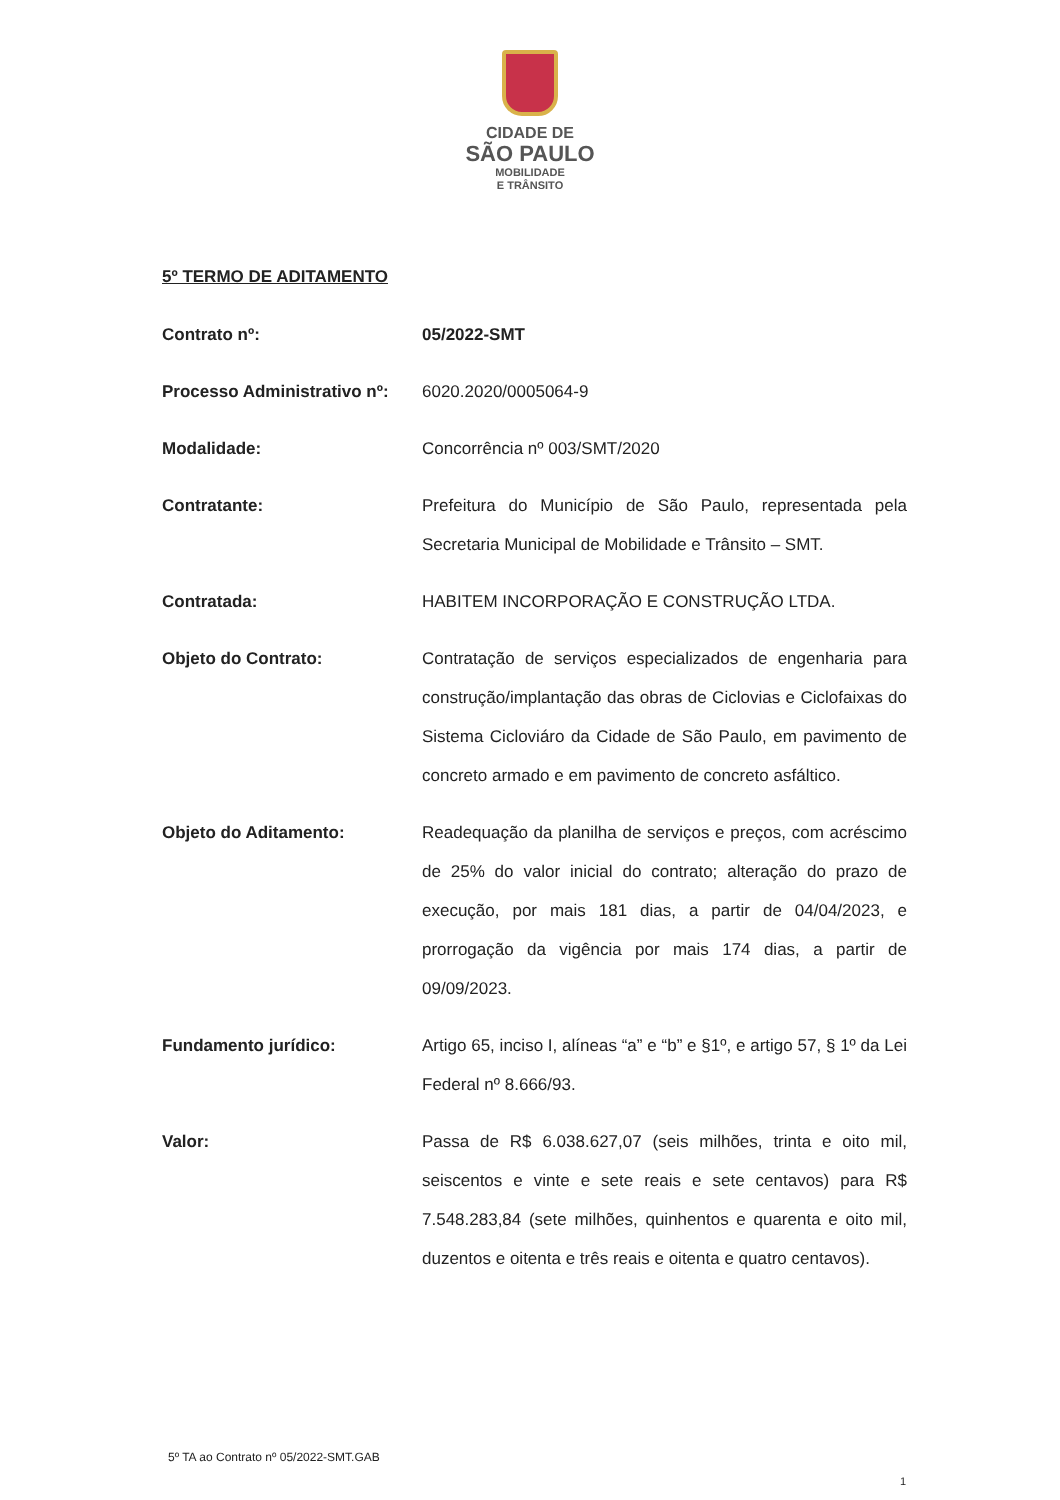CIDADE DE
SÃO PAULO
MOBILIDADE
E TRÂNSITO
5º TERMO DE ADITAMENTO
Contrato nº: 05/2022-SMT
Processo Administrativo nº:
6020.2020/0005064-9
Modalidade: Concorrência nº 003/SMT/2020
Contratante: Prefeitura do Município de São Paulo, representada pela Secretaria Municipal de Mobilidade e Trânsito – SMT.
Contratada: HABITEM INCORPORAÇÃO E CONSTRUÇÃO LTDA.
Objeto do Contrato: Contratação de serviços especializados de engenharia para construção/implantação das obras de Ciclovias e Ciclofaixas do Sistema Cicloviáro da Cidade de São Paulo, em pavimento de concreto armado e em pavimento de concreto asfáltico.
Objeto do Aditamento: Readequação da planilha de serviços e preços, com acréscimo de 25% do valor inicial do contrato; alteração do prazo de execução, por mais 181 dias, a partir de 04/04/2023, e prorrogação da vigência por mais 174 dias, a partir de 09/09/2023.
Fundamento jurídico: Artigo 65, inciso I, alíneas “a” e “b” e §1º, e artigo 57, § 1º da Lei Federal nº 8.666/93.
Valor: Passa de R$ 6.038.627,07 (seis milhões, trinta e oito mil, seiscentos e vinte e sete reais e sete centavos) para R$ 7.548.283,84 (sete milhões, quinhentos e quarenta e oito mil, duzentos e oitenta e três reais e oitenta e quatro centavos).
5º TA ao Contrato nº 05/2022-SMT.GAB
1